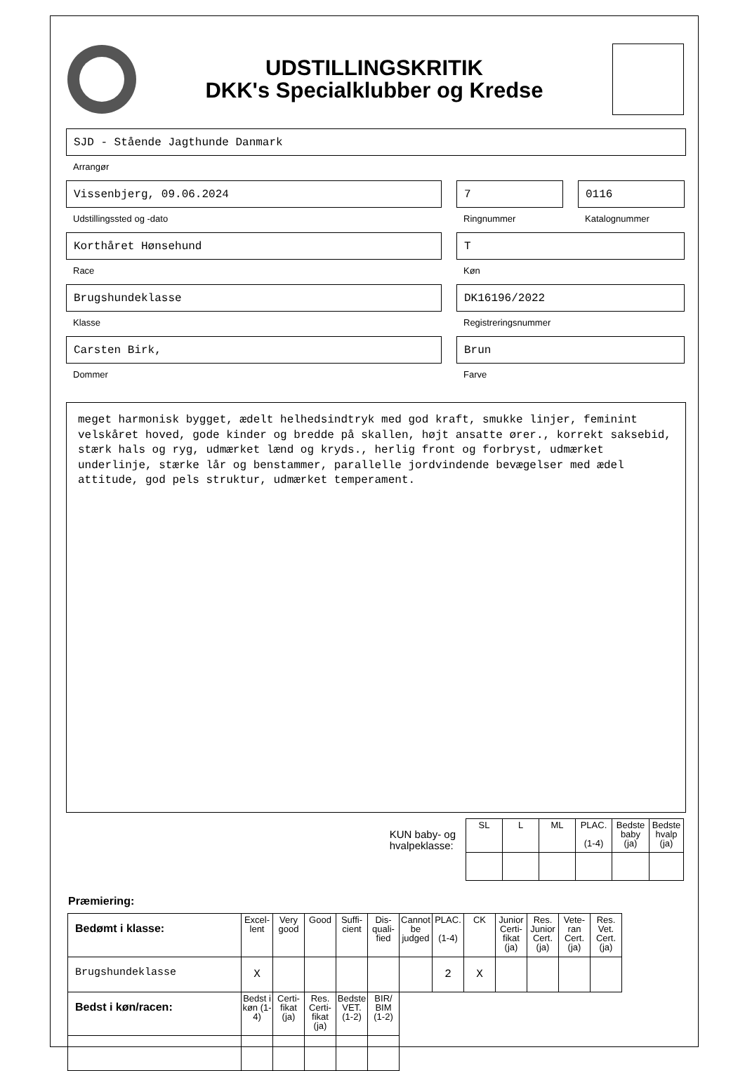UDSTILLINGSKRITIK
DKK's Specialklubber og Kredse
SJD - Stående Jagthunde Danmark
Arrangør
Vissenbjerg, 09.06.2024
Udstillingssted og -dato
7
Ringnummer
0116
Katalognummer
Korthåret Hønsehund
Race
T
Køn
Brugshundeklasse
Klasse
DK16196/2022
Registreringsnummer
Carsten Birk,
Dommer
Brun
Farve
meget harmonisk bygget, ædelt helhedsindtryk med god kraft, smukke linjer, feminint velskåret hoved, gode kinder og bredde på skallen, højt ansatte ører., korrekt saksebid, stærk hals og ryg, udmærket lænd og kryds., herlig front og forbryst, udmærket underlinje, stærke lår og benstammer, parallelle jordvindende bevægelser med ædel attitude, god pels struktur, udmærket temperament.
KUN baby- og
hvalpeklasse:
| SL | L | ML | PLAC. (1-4) | Bedste baby (ja) | Bedste hvalp (ja) |
Præmiering:
| Bedømt i klasse: | Excel-lent | Very good | Good | Suffi-cient | Dis-quali-fied | Cannot be judged | PLAC. (1-4) | CK | Junior Certi-fikat (ja) | Res. Junior Cert. (ja) | Vete-ran Cert. (ja) | Res. Vet. Cert. (ja) |
| Brugshundeklasse | X | | | | | | 2 | X | | | | |
| Bedst i køn/racen: | Bedst i køn (1-4) | Certi-fikat (ja) | Res. Certi-fikat (ja) | Bedste VET. (1-2) | BIR/ BIM (1-2) | | | | | | | |